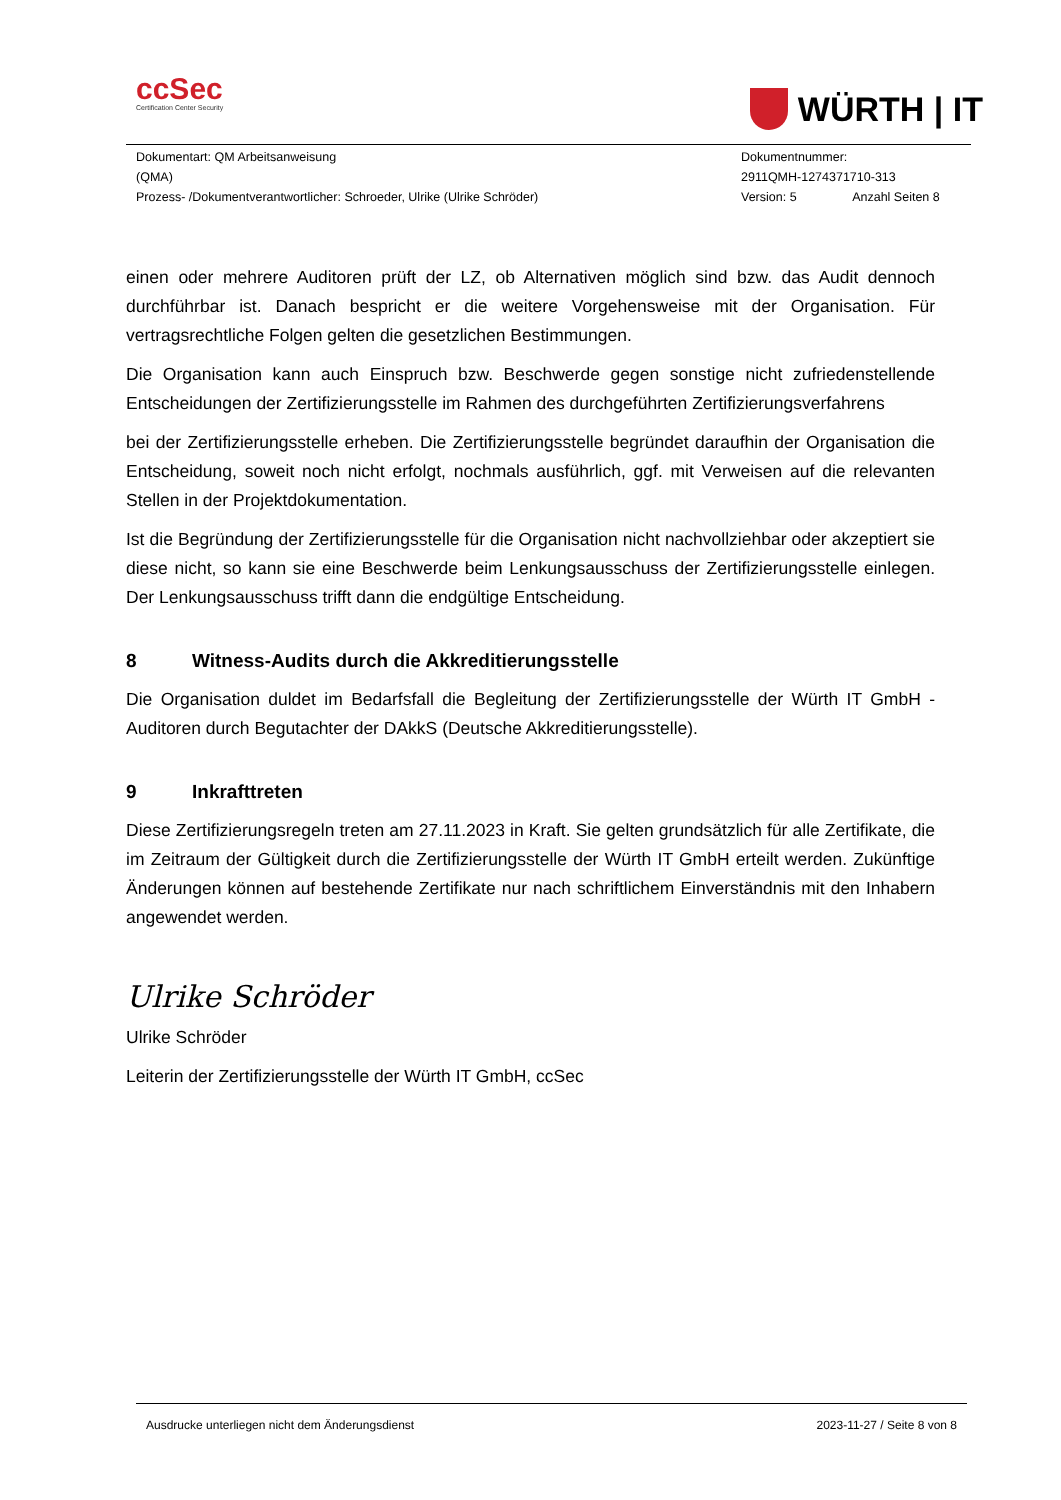ccSec
Certification Center Security
WÜRTH | IT
Dokumentart: QM Arbeitsanweisung
(QMA)
Prozess- /Dokumentverantwortlicher: Schroeder, Ulrike (Ulrike Schröder)
Dokumentnummer:
2911QMH-1274371710-313
Version: 5 Anzahl Seiten 8
einen oder mehrere Auditoren prüft der LZ, ob Alternativen möglich sind bzw. das Audit dennoch durchführbar ist. Danach bespricht er die weitere Vorgehensweise mit der Organisation. Für vertragsrechtliche Folgen gelten die gesetzlichen Bestimmungen.
Die Organisation kann auch Einspruch bzw. Beschwerde gegen sonstige nicht zufriedenstellende Entscheidungen der Zertifizierungsstelle im Rahmen des durchgeführten Zertifizierungsverfahrens
bei der Zertifizierungsstelle erheben. Die Zertifizierungsstelle begründet daraufhin der Organisation die Entscheidung, soweit noch nicht erfolgt, nochmals ausführlich, ggf. mit Verweisen auf die relevanten Stellen in der Projektdokumentation.
Ist die Begründung der Zertifizierungsstelle für die Organisation nicht nachvollziehbar oder akzeptiert sie diese nicht, so kann sie eine Beschwerde beim Lenkungsausschuss der Zertifizierungsstelle einlegen. Der Lenkungsausschuss trifft dann die endgültige Entscheidung.
8 Witness-Audits durch die Akkreditierungsstelle
Die Organisation duldet im Bedarfsfall die Begleitung der Zertifizierungsstelle der Würth IT GmbH - Auditoren durch Begutachter der DAkkS (Deutsche Akkreditierungsstelle).
9 Inkrafttreten
Diese Zertifizierungsregeln treten am 27.11.2023 in Kraft. Sie gelten grundsätzlich für alle Zertifikate, die im Zeitraum der Gültigkeit durch die Zertifizierungsstelle der Würth IT GmbH erteilt werden. Zukünftige Änderungen können auf bestehende Zertifikate nur nach schriftlichem Einverständnis mit den Inhabern angewendet werden.
Ulrike Schröder
Ulrike Schröder
Leiterin der Zertifizierungsstelle der Würth IT GmbH, ccSec
Ausdrucke unterliegen nicht dem Änderungsdienst 2023-11-27 / Seite 8 von 8